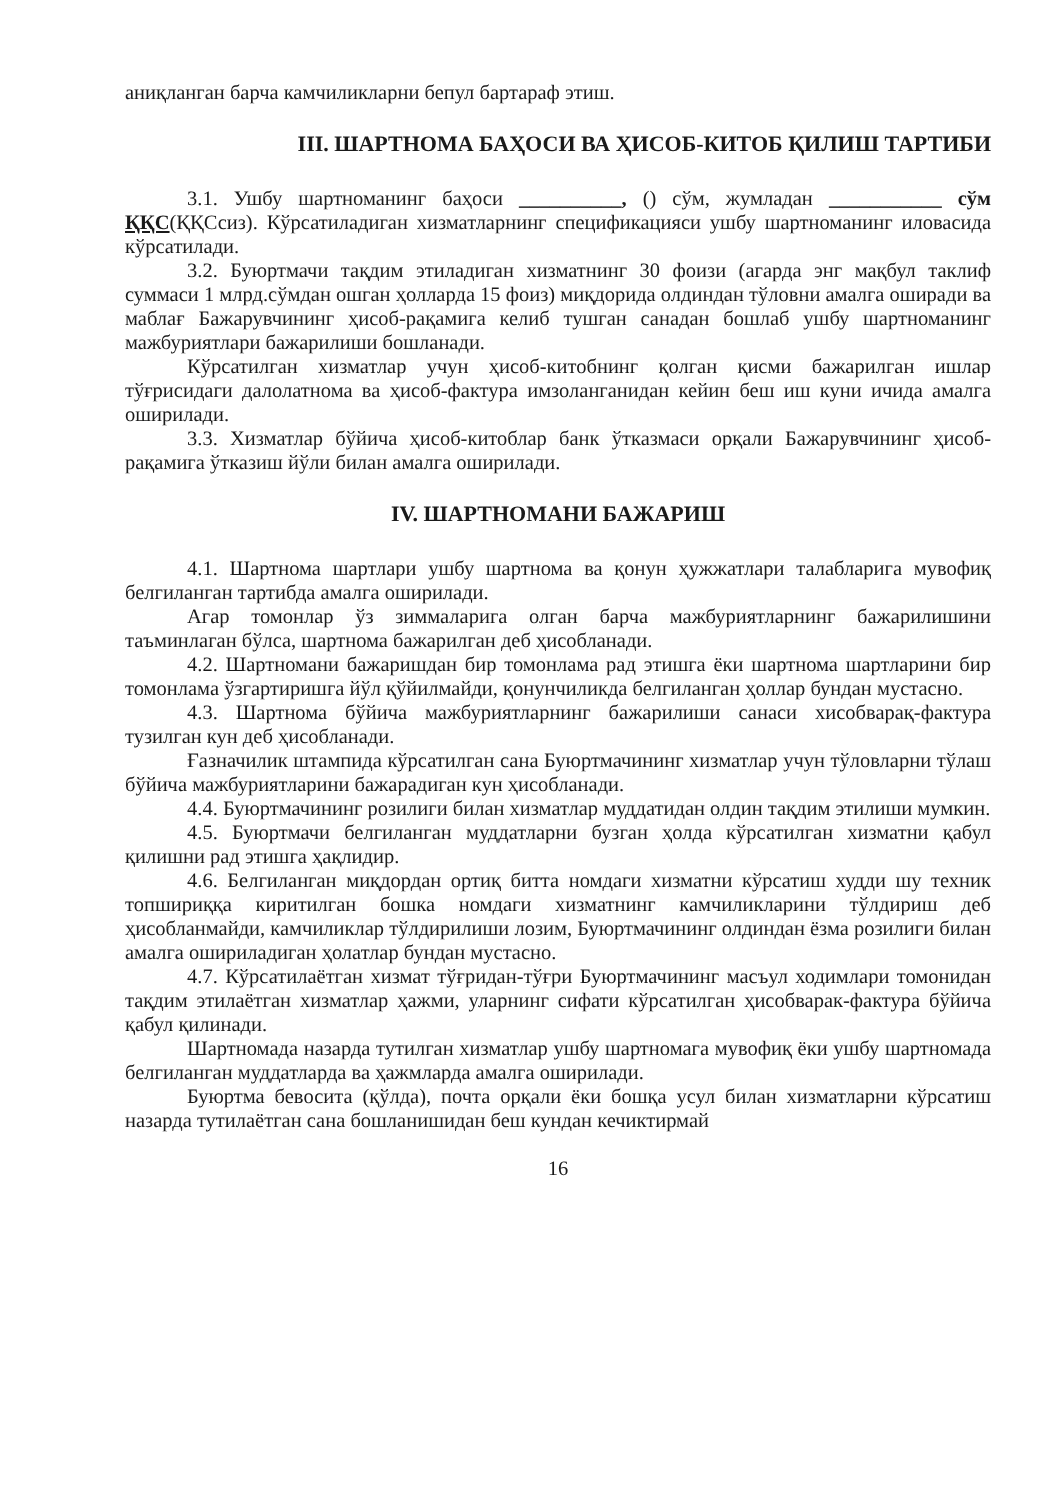аниқланган барча камчиликларни бепул бартараф этиш.
III. ШАРТНОМА БАҲОСИ ВА ҲИСОБ-КИТОБ ҚИЛИШ ТАРТИБИ
3.1. Ушбу шартноманинг баҳоси __________, () сўм, жумладан ___________ сўм ҚҚС(ҚҚСсиз). Кўрсатиладиган хизматларнинг спецификацияси ушбу шартноманинг иловасида кўрсатилади.
3.2. Буюртмачи тақдим этиладиган хизматнинг 30 фоизи (агарда энг мақбул таклиф суммаси 1 млрд.сўмдан ошган ҳолларда 15 фоиз) миқдорида олдиндан тўловни амалга оширади ва маблағ Бажарувчининг ҳисоб-рақамига келиб тушган санадан бошлаб ушбу шартноманинг мажбуриятлари бажарилиши бошланади.
Кўрсатилган хизматлар учун ҳисоб-китобнинг қолган қисми бажарилган ишлар тўғрисидаги далолатнома ва ҳисоб-фактура имзоланганидан кейин беш иш куни ичида амалга оширилади.
3.3. Хизматлар бўйича ҳисоб-китоблар банк ўтказмаси орқали Бажарувчининг ҳисоб-рақамига ўтказиш йўли билан амалга оширилади.
IV. ШАРТНОМАНИ БАЖАРИШ
4.1. Шартнома шартлари ушбу шартнома ва қонун ҳужжатлари талабларига мувофиқ белгиланган тартибда амалга оширилади.
Агар томонлар ўз зиммаларига олган барча мажбуриятларнинг бажарилишини таъминлаган бўлса, шартнома бажарилган деб ҳисобланади.
4.2. Шартномани бажаришдан бир томонлама рад этишга ёки шартнома шартларини бир томонлама ўзгартиришга йўл қўйилмайди, қонунчиликда белгиланган ҳоллар бундан мустасно.
4.3. Шартнома бўйича мажбуриятларнинг бажарилиши санаси хисобварақ-фактура тузилган кун деб ҳисобланади.
Ғазначилик штампида кўрсатилган сана Буюртмачининг хизматлар учун тўловларни тўлаш бўйича мажбуриятларини бажарадиган кун ҳисобланади.
4.4. Буюртмачининг розилиги билан хизматлар муддатидан олдин тақдим этилиши мумкин.
4.5. Буюртмачи белгиланган муддатларни бузган ҳолда кўрсатилган хизматни қабул қилишни рад этишга ҳақлидир.
4.6. Белгиланган миқдордан ортиқ битта номдаги хизматни кўрсатиш худди шу техник топшириққа киритилган бошка номдаги хизматнинг камчиликларини тўлдириш деб ҳисобланмайди, камчиликлар тўлдирилиши лозим, Буюртмачининг олдиндан ёзма розилиги билан амалга ошириладиган ҳолатлар бундан мустасно.
4.7. Кўрсатилаётган хизмат тўғридан-тўғри Буюртмачининг масъул ходимлари томонидан тақдим этилаётган хизматлар ҳажми, уларнинг сифати кўрсатилган ҳисобварак-фактура бўйича қабул қилинади.
Шартномада назарда тутилган хизматлар ушбу шартномага мувофиқ ёки ушбу шартномада белгиланган муддатларда ва ҳажмларда амалга оширилади.
Буюртма бевосита (қўлда), почта орқали ёки бошқа усул билан хизматларни кўрсатиш назарда тутилаётган сана бошланишидан беш кундан кечиктирмай
16